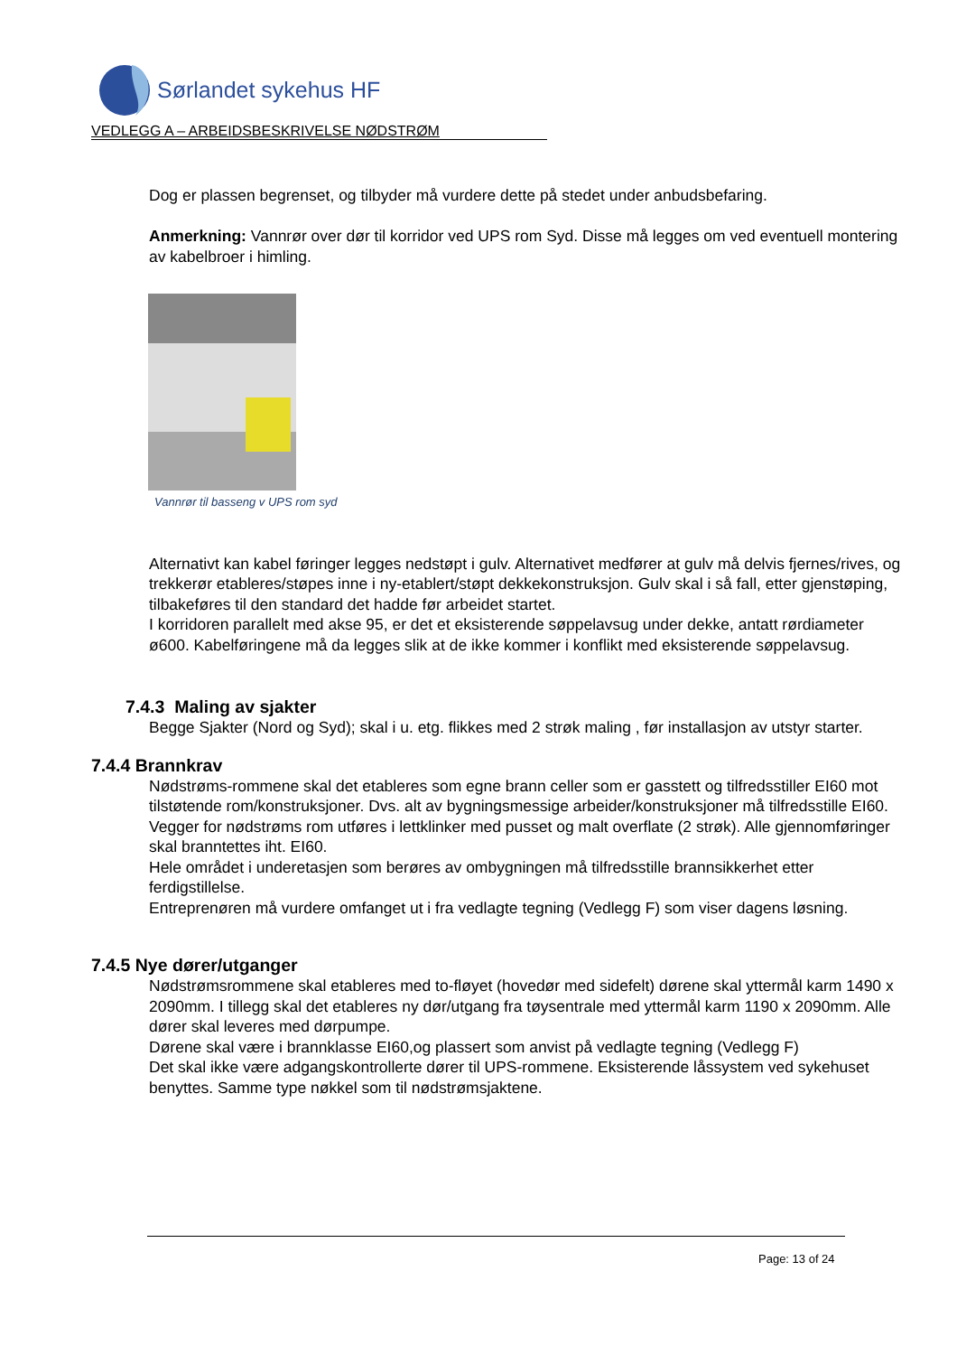Sørlandet sykehus HF
VEDLEGG A – ARBEIDSBESKRIVELSE NØDSTRØM
Dog er plassen begrenset, og tilbyder må vurdere dette på stedet under anbudsbefaring.
Anmerkning: Vannrør over dør til korridor ved UPS rom Syd. Disse må legges om ved eventuell montering av kabelbroer i himling.
Vannrør til basseng v UPS rom syd
Alternativt kan kabel føringer legges nedstøpt i gulv. Alternativet medfører at gulv må delvis fjernes/rives, og trekkerør etableres/støpes inne i ny-etablert/støpt dekkekonstruksjon. Gulv skal i så fall, etter gjenstøping, tilbakeføres til den standard det hadde før arbeidet startet.
I korridoren parallelt med akse 95, er det et eksisterende søppelavsug under dekke, antatt rørdiameter ø600. Kabelføringene må da legges slik at de ikke kommer i konflikt med eksisterende søppelavsug.
7.4.3 Maling av sjakter
Begge Sjakter (Nord og Syd); skal i u. etg. flikkes med 2 strøk maling , før installasjon av utstyr starter.
7.4.4 Brannkrav
Nødstrøms-rommene skal det etableres som egne brann celler som er gasstett og tilfredsstiller EI60 mot tilstøtende rom/konstruksjoner. Dvs. alt av bygningsmessige arbeider/konstruksjoner må tilfredsstille EI60. Vegger for nødstrøms rom utføres i lettklinker med pusset og malt overflate (2 strøk). Alle gjennomføringer skal branntettes iht. EI60.
Hele området i underetasjen som berøres av ombygningen må tilfredsstille brannsikkerhet etter ferdigstillelse.
Entreprenøren må vurdere omfanget ut i fra vedlagte tegning (Vedlegg F) som viser dagens løsning.
7.4.5 Nye dører/utganger
Nødstrømsrommene skal etableres med to-fløyet (hovedør med sidefelt) dørene skal yttermål karm 1490 x 2090mm. I tillegg skal det etableres ny dør/utgang fra tøysentrale med yttermål karm 1190 x 2090mm. Alle dører skal leveres med dørpumpe.
Dørene skal være i brannklasse EI60,og plassert som anvist på vedlagte tegning (Vedlegg F)
Det skal ikke være adgangskontrollerte dører til UPS-rommene. Eksisterende låssystem ved sykehuset benyttes. Samme type nøkkel som til nødstrømsjaktene.
Page: 13 of 24